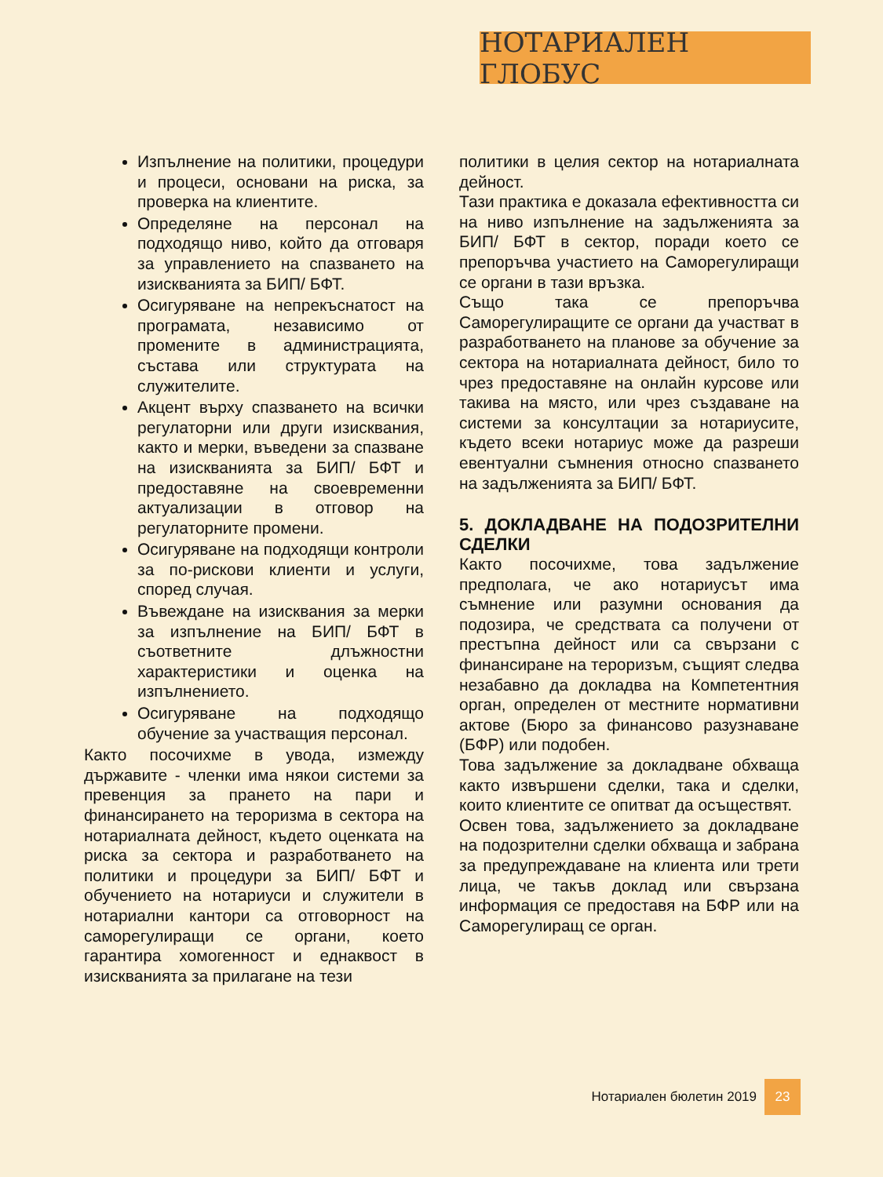НОТАРИАЛЕН ГЛОБУС
Изпълнение на политики, процедури и процеси, основани на риска, за проверка на клиентите.
Определяне на персонал на подходящо ниво, който да отговаря за управлението на спазването на изискванията за БИП/ БФТ.
Осигуряване на непрекъснатост на програмата, независимо от промените в администрацията, състава или структурата на служителите.
Акцент върху спазването на всички регулаторни или други изисквания, както и мерки, въведени за спазване на изискванията за БИП/ БФТ и предоставяне на своевременни актуализации в отговор на регулаторните промени.
Осигуряване на подходящи контроли за по-рискови клиенти и услуги, според случая.
Въвеждане на изисквания за мерки за изпълнение на БИП/ БФТ в съответните длъжностни характеристики и оценка на изпълнението.
Осигуряване на подходящо обучение за участващия персонал.
Както посочихме в увода, измежду държавите - членки има някои системи за превенция за прането на пари и финансирането на тероризма в сектора на нотариалната дейност, където оценката на риска за сектора и разработването на политики и процедури за БИП/ БФТ и обучението на нотариуси и служители в нотариални кантори са отговорност на саморегулиращи се органи, което гарантира хомогенност и еднаквост в изискванията за прилагане на тези
политики в целия сектор на нотариалната дейност.
Тази практика е доказала ефективността си на ниво изпълнение на задълженията за БИП/ БФТ в сектор, поради което се препоръчва участието на Саморегулиращи се органи в тази връзка.
Също така се препоръчва Саморегулиращите се органи да участват в разработването на планове за обучение за сектора на нотариалната дейност, било то чрез предоставяне на онлайн курсове или такива на място, или чрез създаване на системи за консултации за нотариусите, където всеки нотариус може да разреши евентуални съмнения относно спазването на задълженията за БИП/ БФТ.
5. ДОКЛАДВАНЕ НА ПОДОЗРИТЕЛНИ СДЕЛКИ
Както посочихме, това задължение предполага, че ако нотариусът има съмнение или разумни основания да подозира, че средствата са получени от престъпна дейност или са свързани с финансиране на тероризъм, същият следва незабавно да докладва на Компетентния орган, определен от местните нормативни актове (Бюро за финансово разузнаване (БФР) или подобен.
Това задължение за докладване обхваща както извършени сделки, така и сделки, които клиентите се опитват да осъществят.
Освен това, задължението за докладване на подозрителни сделки обхваща и забрана за предупреждаване на клиента или трети лица, че такъв доклад или свързана информация се предоставя на БФР или на Саморегулиращ се орган.
Нотариален бюлетин 2019 23